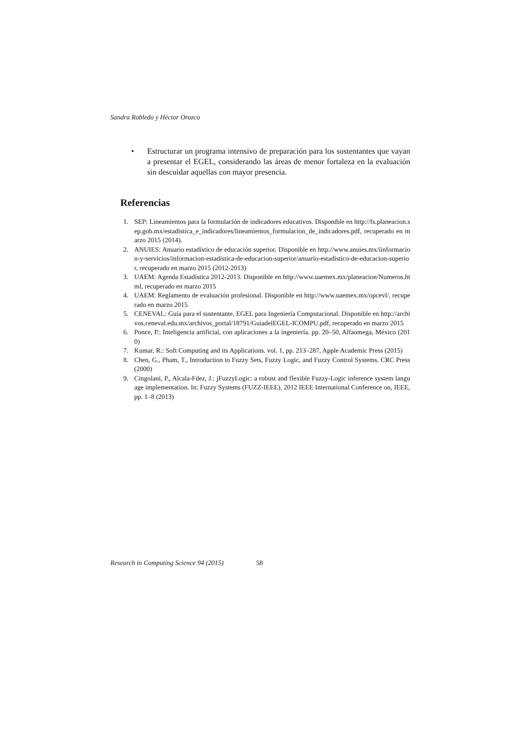Sandra Robledo y Héctor Orozco
• Estructurar un programa intensivo de preparación para los sustentantes que vayan a presentar el EGEL, considerando las áreas de menor fortaleza en la evaluación sin descuidar aquellas con mayor presencia.
Referencias
1. SEP: Lineamientos para la formulación de indicadores educativos. Disponible en http://fs.planeacion.sep.gob.mx/estadistica_e_indicadores/lineamientos_formulacion_de_indicadores.pdf, recuperado en marzo 2015 (2014).
2. ANUIES: Anuario estadístico de educación superior. Disponible en http://www.anuies.mx/iinformacion-y-servicios/informacion-estadistica-de-educacion-superior/anuario-estadistico-de-educacion-superior, recuperado en marzo 2015 (2012-2013)
3. UAEM: Agenda Estadística 2012-2013. Disponible en http://www.uaemex.mx/planeacion/Numeros.html, recuperado en marzo 2015
4. UAEM: Reglamento de evaluación profesional. Disponible en http://www.uaemex.mx/opcevl/, recuperado en marzo 2015
5. CENEVAL: Guía para el sustentante, EGEL para Ingeniería Computacional. Disponible en http://archivos.ceneval.edu.mx/archivos_portal/18791/GuiadelEGEL-ICOMPU.pdf, recuperado en marzo 2015
6. Ponce, P.: Inteligencia artificial, con aplicaciones a la ingeniería. pp. 20–50, Alfaomega, México (2010)
7. Kumar, R.: Soft Computing and its Applications. vol. 1, pp. 213–287, Apple Academic Press (2015)
8. Chen, G., Pham, T., Introduction to Fuzzy Sets, Fuzzy Logic, and Fuzzy Control Systems. CRC Press (2000)
9. Cingolani, P., Alcala-Fdez, J.: jFuzzyLogic: a robust and flexible Fuzzy-Logic inference system language implementation. In: Fuzzy Systems (FUZZ-IEEE), 2012 IEEE International Conference on, IEEE, pp. 1–8 (2013)
Research in Computing Science 94 (2015) 58